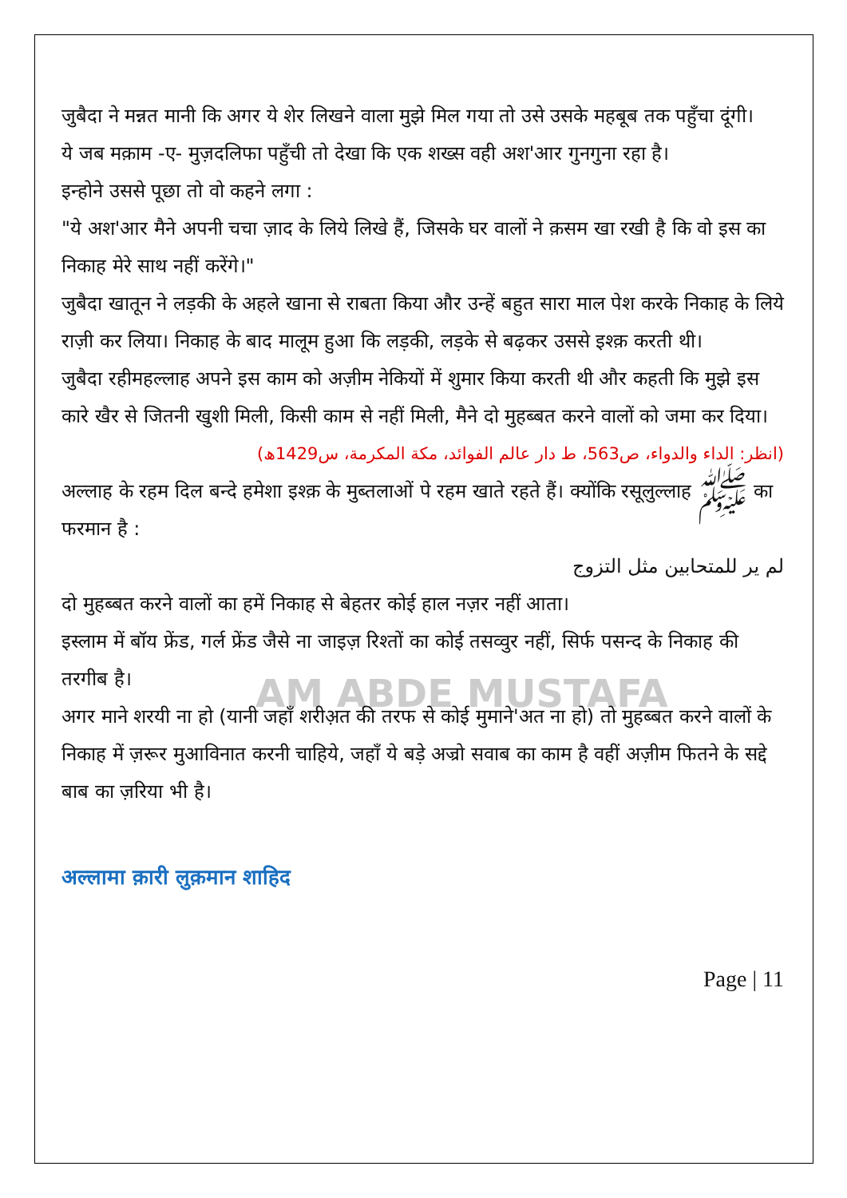AM ABDE MUSTAFA
जुबैदा ने मन्नत मानी कि अगर ये शेर लिखने वाला मुझे मिल गया तो उसे उसके महबूब तक पहुँचा दूंगी।
ये जब मक़ाम -ए- मुज़दलिफा पहुँची तो देखा कि एक शख्स वही अश'आर गुनगुना रहा है।
इन्होने उससे पूछा तो वो कहने लगा :
"ये अश'आर मैने अपनी चचा ज़ाद के लिये लिखे हैं, जिसके घर वालों ने क़सम खा रखी है कि वो इस का निकाह मेरे साथ नहीं करेंगे।"
जुबैदा खातून ने लड़की के अहले खाना से राबता किया और उन्हें बहुत सारा माल पेश करके निकाह के लिये राज़ी कर लिया। निकाह के बाद मालूम हुआ कि लड़की, लड़के से बढ़कर उससे इश्क़ करती थी।
जुबैदा रहीमहल्लाह अपने इस काम को अज़ीम नेकियों में शुमार किया करती थी और कहती कि मुझे इस कारे खैर से जितनी खुशी मिली, किसी काम से नहीं मिली, मैने दो मुहब्बत करने वालों को जमा कर दिया।
(انظر: الداء والدواء، ص563، ط دار عالم الفوائد، مكة المكرمة، س1429ھ)
अल्लाह के रहम दिल बन्दे हमेशा इश्क़ के मुब्तलाओं पे रहम खाते रहते हैं। क्योंकि रसूलुल्लाह ﷺ का फरमान है :
لم ير للمتحابين مثل التزوج
दो मुहब्बत करने वालों का हमें निकाह से बेहतर कोई हाल नज़र नहीं आता।
इस्लाम में बॉय फ्रेंड, गर्ल फ्रेंड जैसे ना जाइज़ रिश्तों का कोई तसव्वुर नहीं, सिर्फ पसन्द के निकाह की तरगीब है।
अगर माने शरयी ना हो (यानी जहाँ शरीअ़त की तरफ से कोई मुमाने'अत ना हो) तो मुहब्बत करने वालों के निकाह में ज़रूर मुआविनात करनी चाहिये, जहाँ ये बड़े अज्रो सवाब का काम है वहीं अज़ीम फितने के सद्दे बाब का ज़रिया भी है।
अल्लामा क़ारी लुक़मान शाहिद
Page | 11